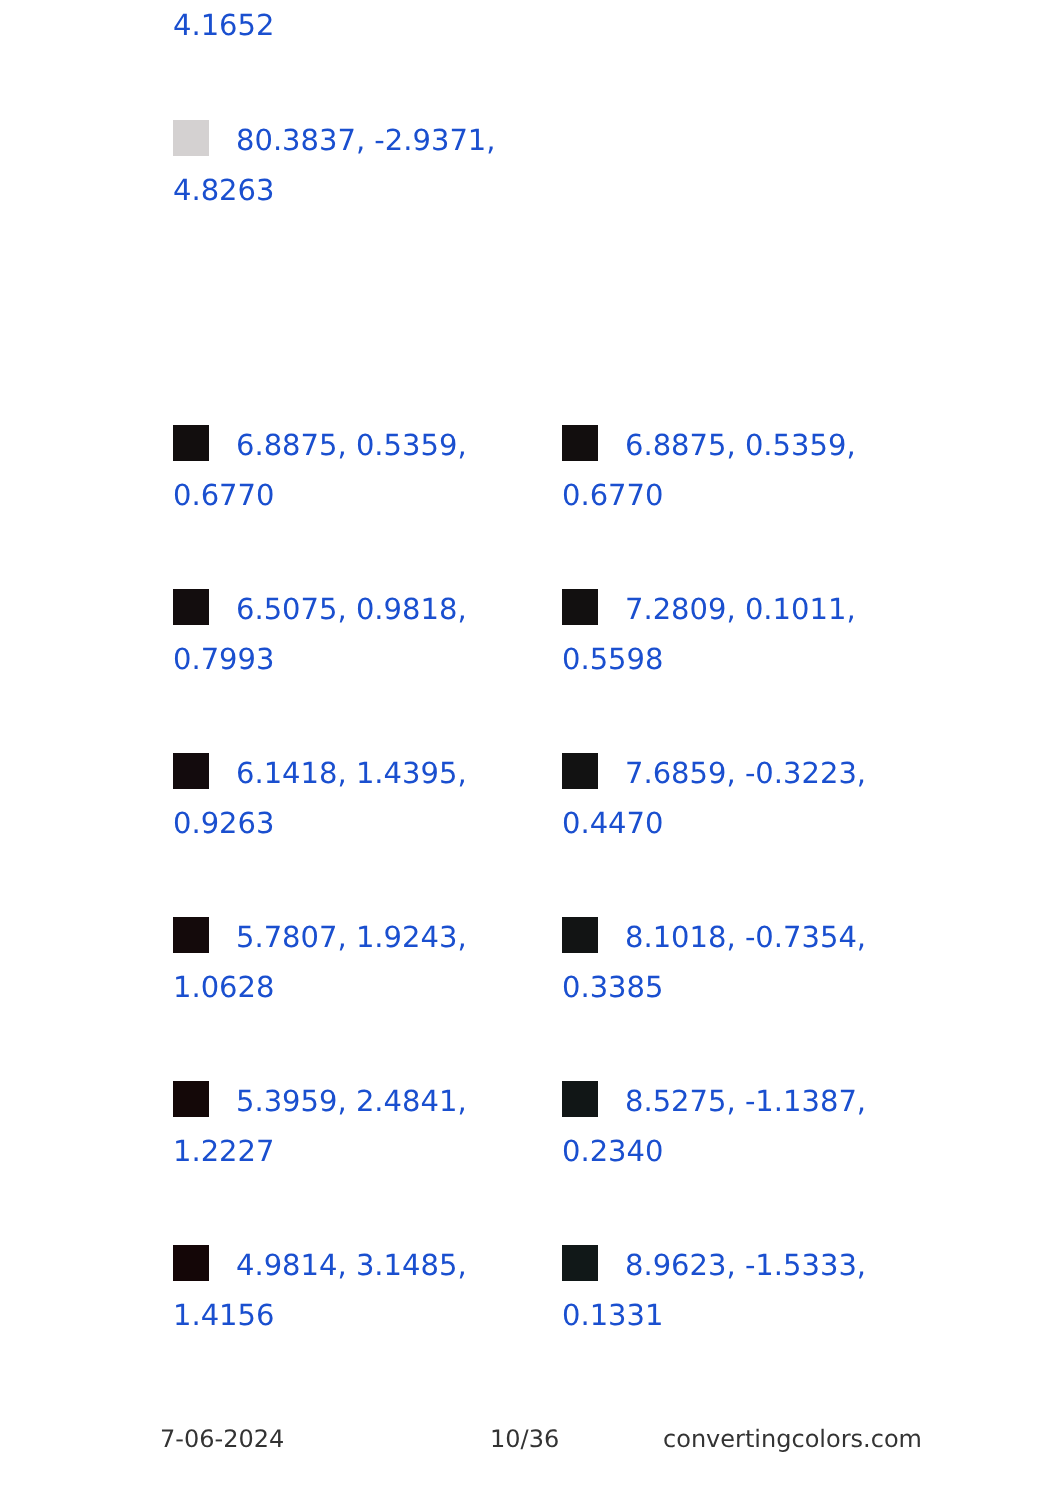4.1652
80.3837, -2.9371, 4.8263
6.8875, 0.5359, 0.6770
6.8875, 0.5359, 0.6770
6.5075, 0.9818, 0.7993
7.2809, 0.1011, 0.5598
6.1418, 1.4395, 0.9263
7.6859, -0.3223, 0.4470
5.7807, 1.9243, 1.0628
8.1018, -0.7354, 0.3385
5.3959, 2.4841, 1.2227
8.5275, -1.1387, 0.2340
4.9814, 3.1485, 1.4156
8.9623, -1.5333, 0.1331
7-06-2024 10/36 convertingcolors.com